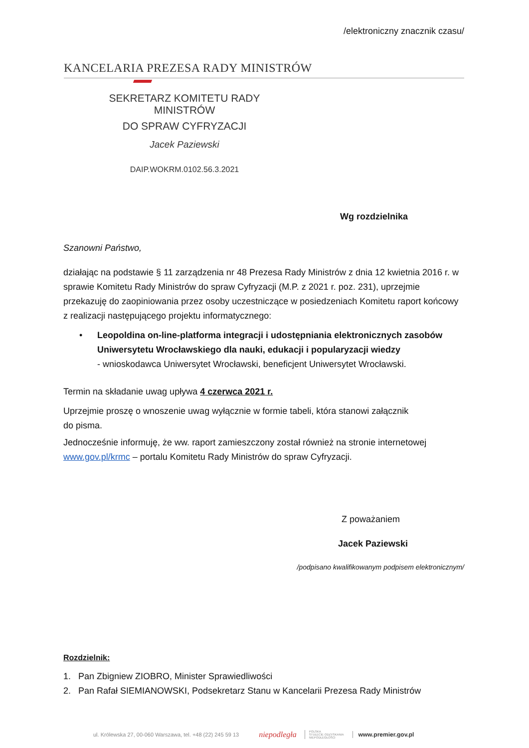/elektroniczny znacznik czasu/
KANCELARIA PREZESA RADY MINISTRÓW
SEKRETARZ KOMITETU RADY MINISTRÓW
DO SPRAW CYFRYZACJI
Jacek Paziewski
DAIP.WOKRM.0102.56.3.2021
Wg rozdzielnika
Szanowni Państwo,
działając na podstawie § 11 zarządzenia nr 48 Prezesa Rady Ministrów z dnia 12 kwietnia 2016 r. w sprawie Komitetu Rady Ministrów do spraw Cyfryzacji (M.P. z 2021 r. poz. 231), uprzejmie przekazuję do zaopiniowania przez osoby uczestniczące w posiedzeniach Komitetu raport końcowy z realizacji następującego projektu informatycznego:
• Leopoldina on-line-platforma integracji i udostępniania elektronicznych zasobów Uniwersytetu Wrocławskiego dla nauki, edukacji i popularyzacji wiedzy
- wnioskodawca Uniwersytet Wrocławski, beneficjent Uniwersytet Wrocławski.
Termin na składanie uwag upływa 4 czerwca 2021 r.
Uprzejmie proszę o wnoszenie uwag wyłącznie w formie tabeli, która stanowi załącznik
do pisma.
Jednocześnie informuję, że ww. raport zamieszczony został również na stronie internetowej www.gov.pl/krmc – portalu Komitetu Rady Ministrów do spraw Cyfryzacji.
Z poważaniem
Jacek Paziewski
/podpisano kwalifikowanym podpisem elektronicznym/
Rozdzielnik:
1. Pan Zbigniew ZIOBRO, Minister Sprawiedliwości
2. Pan Rafał SIEMIANOWSKI, Podsekretarz Stanu w Kancelarii Prezesa Rady Ministrów
ul. Królewska 27, 00-060 Warszawa, tel. +48 (22) 245 59 13 niepodległa POLSKA
STULECIE ODZYSKANIA
NIEPODLEGŁOŚCI www.premier.gov.pl